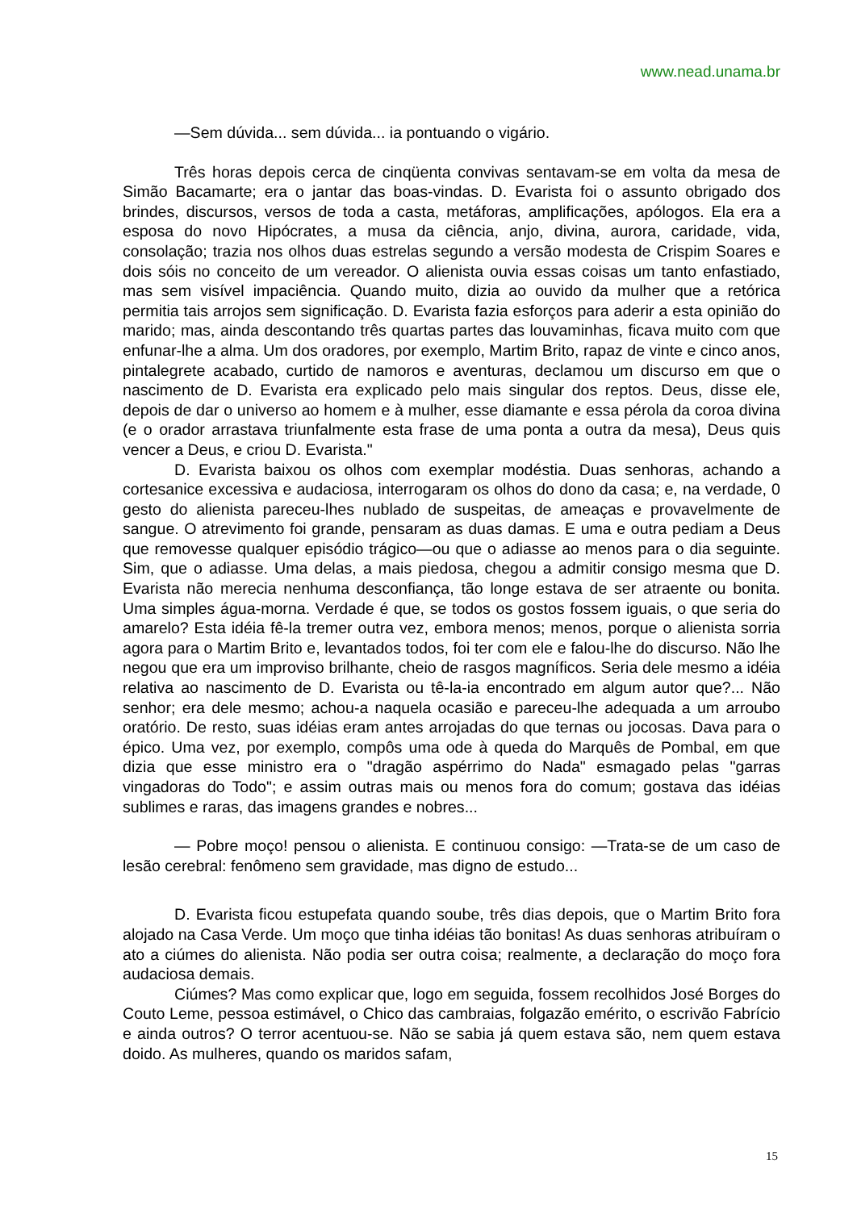www.nead.unama.br
—Sem dúvida... sem dúvida... ia pontuando o vigário.
Três horas depois cerca de cinqüenta convivas sentavam-se em volta da mesa de Simão Bacamarte; era o jantar das boas-vindas. D. Evarista foi o assunto obrigado dos brindes, discursos, versos de toda a casta, metáforas, amplificações, apólogos. Ela era a esposa do novo Hipócrates, a musa da ciência, anjo, divina, aurora, caridade, vida, consolação; trazia nos olhos duas estrelas segundo a versão modesta de Crispim Soares e dois sóis no conceito de um vereador. O alienista ouvia essas coisas um tanto enfastiado, mas sem visível impaciência. Quando muito, dizia ao ouvido da mulher que a retórica permitia tais arrojos sem significação. D. Evarista fazia esforços para aderir a esta opinião do marido; mas, ainda descontando três quartas partes das louvaminhas, ficava muito com que enfunar-lhe a alma. Um dos oradores, por exemplo, Martim Brito, rapaz de vinte e cinco anos, pintalegrete acabado, curtido de namoros e aventuras, declamou um discurso em que o nascimento de D. Evarista era explicado pelo mais singular dos reptos. Deus, disse ele, depois de dar o universo ao homem e à mulher, esse diamante e essa pérola da coroa divina (e o orador arrastava triunfalmente esta frase de uma ponta a outra da mesa), Deus quis vencer a Deus, e criou D. Evarista."
D. Evarista baixou os olhos com exemplar modéstia. Duas senhoras, achando a cortesanice excessiva e audaciosa, interrogaram os olhos do dono da casa; e, na verdade, 0 gesto do alienista pareceu-lhes nublado de suspeitas, de ameaças e provavelmente de sangue. O atrevimento foi grande, pensaram as duas damas. E uma e outra pediam a Deus que removesse qualquer episódio trágico—ou que o adiasse ao menos para o dia seguinte. Sim, que o adiasse. Uma delas, a mais piedosa, chegou a admitir consigo mesma que D. Evarista não merecia nenhuma desconfiança, tão longe estava de ser atraente ou bonita. Uma simples água-morna. Verdade é que, se todos os gostos fossem iguais, o que seria do amarelo? Esta idéia fê-la tremer outra vez, embora menos; menos, porque o alienista sorria agora para o Martim Brito e, levantados todos, foi ter com ele e falou-lhe do discurso. Não lhe negou que era um improviso brilhante, cheio de rasgos magníficos. Seria dele mesmo a idéia relativa ao nascimento de D. Evarista ou tê-la-ia encontrado em algum autor que?... Não senhor; era dele mesmo; achou-a naquela ocasião e pareceu-lhe adequada a um arroubo oratório. De resto, suas idéias eram antes arrojadas do que ternas ou jocosas. Dava para o épico. Uma vez, por exemplo, compôs uma ode à queda do Marquês de Pombal, em que dizia que esse ministro era o "dragão aspérrimo do Nada" esmagado pelas "garras vingadoras do Todo"; e assim outras mais ou menos fora do comum; gostava das idéias sublimes e raras, das imagens grandes e nobres...
— Pobre moço! pensou o alienista. E continuou consigo: —Trata-se de um caso de lesão cerebral: fenômeno sem gravidade, mas digno de estudo...
D. Evarista ficou estupefata quando soube, três dias depois, que o Martim Brito fora alojado na Casa Verde. Um moço que tinha idéias tão bonitas! As duas senhoras atribuíram o ato a ciúmes do alienista. Não podia ser outra coisa; realmente, a declaração do moço fora audaciosa demais.
Ciúmes? Mas como explicar que, logo em seguida, fossem recolhidos José Borges do Couto Leme, pessoa estimável, o Chico das cambraias, folgazão emérito, o escrivão Fabrício e ainda outros? O terror acentuou-se. Não se sabia já quem estava são, nem quem estava doido. As mulheres, quando os maridos safam,
15